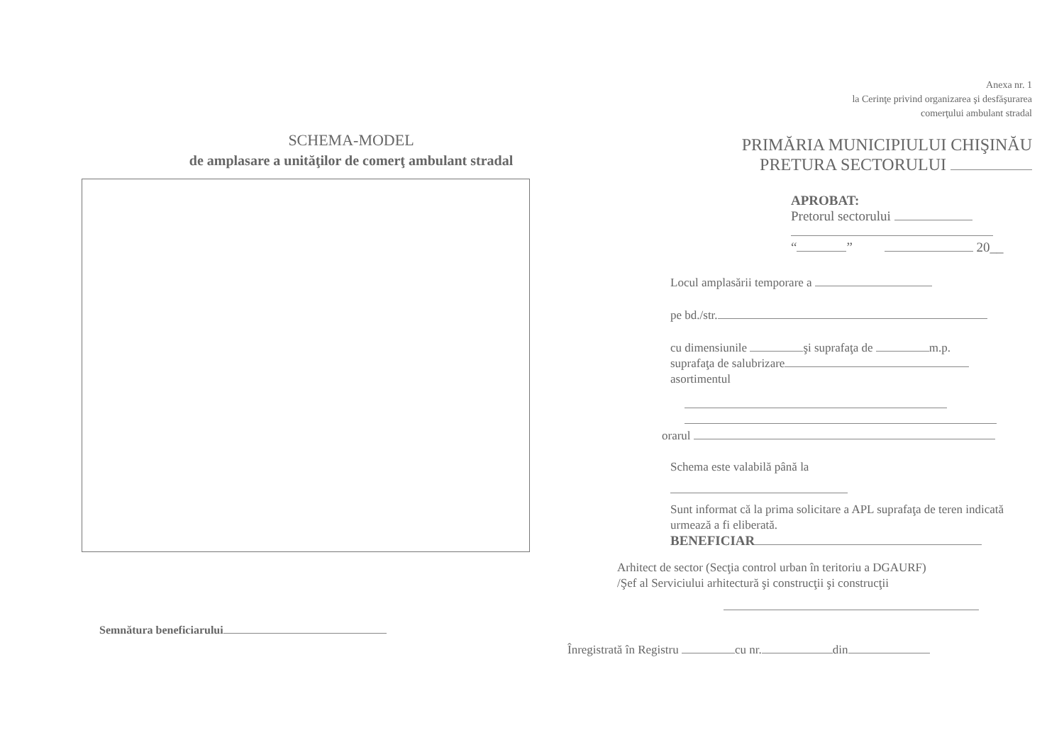SCHEMA-MODEL
de amplasare a unităţilor de comerţ ambulant stradal
Semnătura beneficiarului
Anexa nr. 1
la Cerinţe privind organizarea şi desfăşurarea
comerţului ambulant stradal
PRIMĂRIA MUNICIPIULUI CHIŞINĂU
PRETURA SECTORULUI
APROBAT:
Pretorul sectorului
“ ” 20__
Locul amplasării temporare a
pe bd./str.
cu dimensiunile şi suprafaţa de m.p.
suprafaţa de salubrizare
asortimentul
orarul
Schema este valabilă până la
Sunt informat că la prima solicitare a APL suprafaţa de teren indicată urmează a fi eliberată.
BENEFICIAR
Arhitect de sector (Secţia control urban în teritoriu a DGAURF)
/Şef al Serviciului arhitectură şi construcţii şi construcţii
Înregistrată în Registru cu nr. din